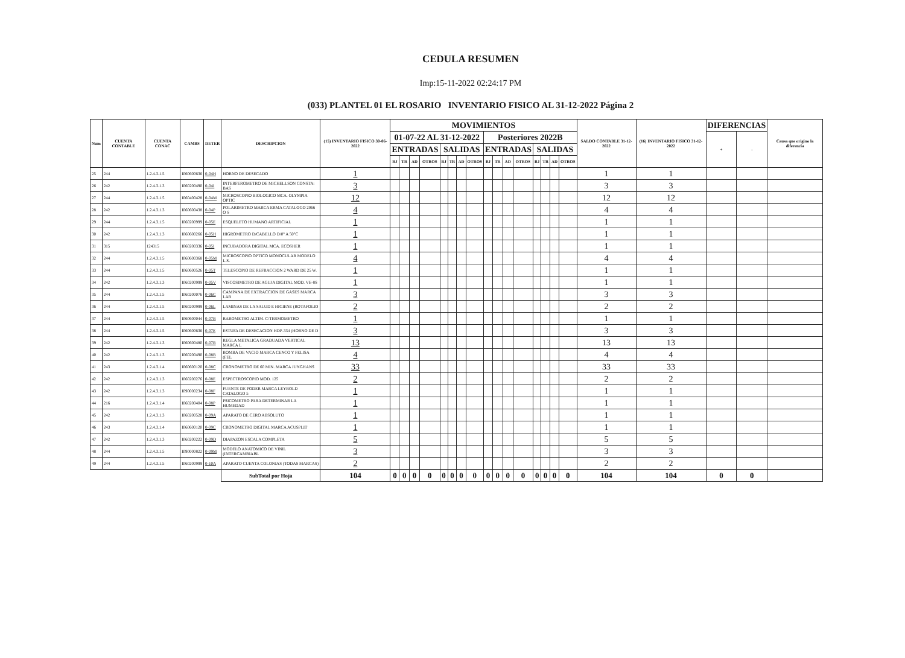CEDULA RESUMEN
Imp:15-11-2022 02:24:17 PM
(033) PLANTEL 01 EL ROSARIO INVENTARIO FISICO AL 31-12-2022 Página 2
| Num | CUENTA CONTABLE | CUENTA CONAC | CAMBS | DETER | DESCRIPCION | (15) INVENTARIO FISICO 30-06-2022 | MOVIMIENTOS | | | | | | | | | | | | | | | | SALDO CONTABLE 31-12-2022 | (16) INVENTARIO FISICO 31-12-2022 | DIFERENCIAS | | Causa que origino la diferencia |
| --- | --- | --- | --- | --- | --- | --- | --- | --- | --- | --- | --- | --- | --- | --- | --- | --- | --- | --- | --- | --- | --- | --- | --- | --- | --- | --- | --- |
| | | | | | | | 01-07-22 AL 31-12-2022 | | | | | | | | Posteriores 2022B | | | | | | | | | | + | - | |
| | | | | | | | ENTRADAS | | | | SALIDAS | | | | ENTRADAS | | | | SALIDAS | | | | | | | | |
| | | | | | | | BJ | TR | AD | OTROS | BJ | TR | AD | OTROS | BJ | TR | AD | OTROS | BJ | TR | AD | OTROS | | | | | |
| 25 | 244 | 1.2.4.3.1.5 | I060600636 | 0-04H | HORNO DE DESECADO | 1 | | | | | | | | | | | | | | | | | 1 | 1 | | | |
| 26 | 242 | 1.2.4.3.1.3 | I060200490 | 0-04I | INTERFEROMETRO DE MICHELLSON CONSTA: BAS | 3 | | | | | | | | | | | | | | | | | 3 | 3 | | | |
| 27 | 244 | 1.2.4.3.1.5 | I060400428 | 0-04M | MICROSCOPIO BIOLOGICO MCA. OLYMPIA OPTIC | 12 | | | | | | | | | | | | | | | | | 12 | 12 | | | |
| 28 | 242 | 1.2.4.3.1.3 | I060600438 | 0-04P | POLARIMETRO MARCA ERMA CATALOGO 2066 O S | 4 | | | | | | | | | | | | | | | | | 4 | 4 | | | |
| 29 | 244 | 1.2.4.3.1.5 | I060200999 | 0-05E | ESQUELETO HUMANO ARTIFICIAL | 1 | | | | | | | | | | | | | | | | | 1 | 1 | | | |
| 30 | 242 | 1.2.4.3.1.3 | I060600266 | 0-05H | HIGROMETRO D/CABELLO D/0° A 50°C | 1 | | | | | | | | | | | | | | | | | 1 | 1 | | | |
| 31 | 315 | 124315 | I060200336 | 0-05I | INCUBADORA DIGITAL MCA. ECOSHER | 1 | | | | | | | | | | | | | | | | | 1 | 1 | | | |
| 32 | 244 | 1.2.4.3.1.5 | I060600368 | 0-05M | MICROSCOPIO OPTICO MONOCULAR MODELO L.S. | 4 | | | | | | | | | | | | | | | | | 4 | 4 | | | |
| 33 | 244 | 1.2.4.3.1.5 | I060600526 | 0-05T | TELESCOPIO DE REFRACCION 2 WARD DE 25 W. | 1 | | | | | | | | | | | | | | | | | 1 | 1 | | | |
| 34 | 242 | 1.2.4.3.1.3 | I060200999 | 0-05V | VISCOSIMETRO DE AGUJA DIGITAL MOD. VE-8S | 1 | | | | | | | | | | | | | | | | | 1 | 1 | | | |
| 35 | 244 | 1.2.4.3.1.5 | I060200076 | 0-06C | CAMPANA DE EXTRACCION DE GASES MARCA LAB | 3 | | | | | | | | | | | | | | | | | 3 | 3 | | | |
| 36 | 244 | 1.2.4.3.1.5 | I060200999 | 0-06L | LAMINAS DE LA SALUD E HIGIENE (ROTAFOLIO | 2 | | | | | | | | | | | | | | | | | 2 | 2 | | | |
| 37 | 244 | 1.2.4.3.1.5 | I060600044 | 0-07B | BAROMETRO ALTIM. C/TERMOMETRO | 1 | | | | | | | | | | | | | | | | | 1 | 1 | | | |
| 38 | 244 | 1.2.4.3.1.5 | I060600636 | 0-07E | ESTUFA DE DESECACION HDP-334 (HORNO DE D | 3 | | | | | | | | | | | | | | | | | 3 | 3 | | | |
| 39 | 242 | 1.2.4.3.1.3 | I060600480 | 0-07R | REGLA METALICA GRADUADA VERTICAL MARCA L | 13 | | | | | | | | | | | | | | | | | 13 | 13 | | | |
| 40 | 242 | 1.2.4.3.1.3 | I060200490 | 0-08B | BOMBA DE VACIO MARCA CENCO Y FELISA (FEL | 4 | | | | | | | | | | | | | | | | | 4 | 4 | | | |
| 41 | 243 | 1.2.4.3.1.4 | I060600120 | 0-08C | CRONOMETRO DE 60 MIN. MARCA JUNGHANS | 33 | | | | | | | | | | | | | | | | | 33 | 33 | | | |
| 42 | 242 | 1.2.4.3.1.3 | I060200276 | 0-08E | ESPECTROSCOPIO MOD. 125 | 2 | | | | | | | | | | | | | | | | | 2 | 2 | | | |
| 43 | 242 | 1.2.4.3.1.3 | I090000234 | 0-08F | FUENTE DE PODER MARCA LEYBOLD CATALOGO 5 | 1 | | | | | | | | | | | | | | | | | 1 | 1 | | | |
| 44 | 216 | 1.2.4.3.1.4 | I060200404 | 0-08P | PSICOMETRO PARA DETERMINAR LA HUMEDAD | 1 | | | | | | | | | | | | | | | | | 1 | 1 | | | |
| 45 | 242 | 1.2.4.3.1.3 | I060200528 | 0-09A | APARATO DE CERO ABSOLUTO | 1 | | | | | | | | | | | | | | | | | 1 | 1 | | | |
| 46 | 243 | 1.2.4.3.1.4 | I060600120 | 0-09C | CRONOMETRO DIGITAL MARCA ACUSPLIT | 1 | | | | | | | | | | | | | | | | | 1 | 1 | | | |
| 47 | 242 | 1.2.4.3.1.3 | I060200222 | 0-09D | DIAPAZON ESCALA COMPLETA | 5 | | | | | | | | | | | | | | | | | 5 | 5 | | | |
| 48 | 244 | 1.2.4.3.1.5 | I090000822 | 0-09M | MODELO ANATOMICO DE VINIL (INTERCAMBIABL | 3 | | | | | | | | | | | | | | | | | 3 | 3 | | | |
| 49 | 244 | 1.2.4.3.1.5 | I060200999 | 0-10A | APARATO CUENTA COLONIAS (TODAS MARCAS) | 2 | | | | | | | | | | | | | | | | | 2 | 2 | | | |
| | | | | | SubTotal por Hoja | 104 | 0 | 0 | 0 | 0 | 0 | 0 | 0 | 0 | 0 | 0 | 0 | 0 | 0 | 0 | 0 | 0 | 104 | 104 | 0 | 0 | |